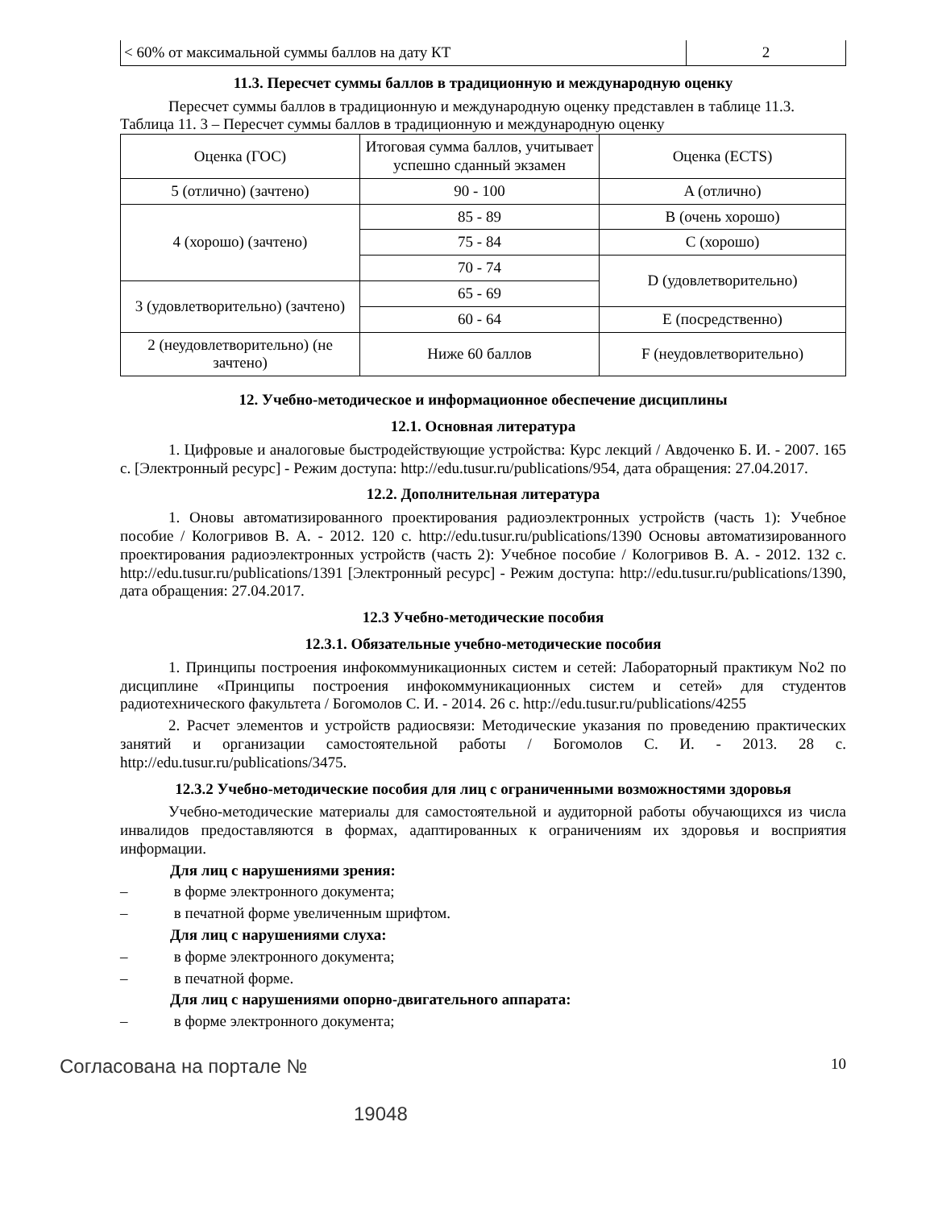| < 60% от максимальной суммы баллов на дату КТ | 2 |
11.3. Пересчет суммы баллов в традиционную и международную оценку
Пересчет суммы баллов в традиционную и международную оценку представлен в таблице 11.3.
Таблица 11. 3 – Пересчет суммы баллов в традиционную и международную оценку
| Оценка (ГОС) | Итоговая сумма баллов, учитывает успешно сданный экзамен | Оценка (ECTS) |
| --- | --- | --- |
| 5 (отлично) (зачтено) | 90 - 100 | A (отлично) |
| 4 (хорошо) (зачтено) | 85 - 89 | B (очень хорошо) |
| | 75 - 84 | C (хорошо) |
| | 70 - 74 | D (удовлетворительно) |
| 3 (удовлетворительно) (зачтено) | 65 - 69 | |
| | 60 - 64 | E (посредственно) |
| 2 (неудовлетворительно) (не зачтено) | Ниже 60 баллов | F (неудовлетворительно) |
12. Учебно-методическое и информационное обеспечение дисциплины
12.1. Основная литература
1. Цифровые и аналоговые быстродействующие устройства: Курс лекций / Авдоченко Б. И. - 2007. 165 с. [Электронный ресурс] - Режим доступа: http://edu.tusur.ru/publications/954, дата обращения: 27.04.2017.
12.2. Дополнительная литература
1. Оновы автоматизированного проектирования радиоэлектронных устройств (часть 1): Учебное пособие / Кологривов В. А. - 2012. 120 с. http://edu.tusur.ru/publications/1390 Основы автоматизированного проектирования радиоэлектронных устройств (часть 2): Учебное пособие / Кологривов В. А. - 2012. 132 с. http://edu.tusur.ru/publications/1391 [Электронный ресурс] - Режим доступа: http://edu.tusur.ru/publications/1390, дата обращения: 27.04.2017.
12.3 Учебно-методические пособия
12.3.1. Обязательные учебно-методические пособия
1. Принципы построения инфокоммуникационных систем и сетей: Лабораторный практикум No2 по дисциплине «Принципы построения инфокоммуникационных систем и сетей» для студентов радиотехнического факультета / Богомолов С. И. - 2014. 26 с. http://edu.tusur.ru/publications/4255
2. Расчет элементов и устройств радиосвязи: Методические указания по проведению практических занятий и организации самостоятельной работы / Богомолов С. И. - 2013. 28 с. http://edu.tusur.ru/publications/3475.
12.3.2 Учебно-методические пособия для лиц с ограниченными возможностями здоровья
Учебно-методические материалы для самостоятельной и аудиторной работы обучающихся из числа инвалидов предоставляются в формах, адаптированных к ограничениям их здоровья и восприятия информации.
Для лиц с нарушениями зрения:
– в форме электронного документа;
– в печатной форме увеличенным шрифтом.
Для лиц с нарушениями слуха:
– в форме электронного документа;
– в печатной форме.
Для лиц с нарушениями опорно-двигательного аппарата:
– в форме электронного документа;
Согласована на портале № 10
19048